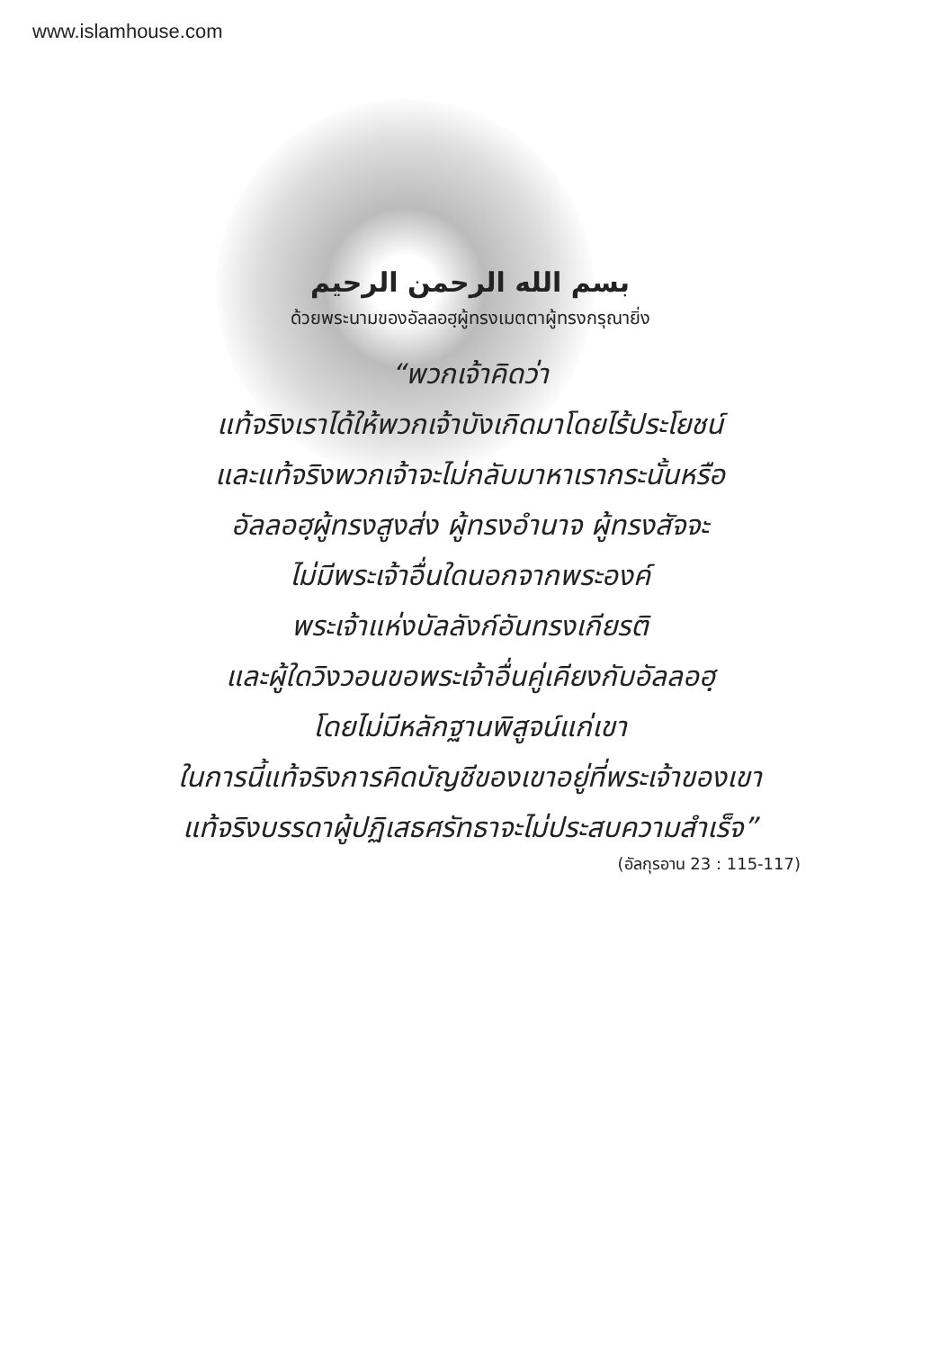www.islamhouse.com
بسم الله الرحمن الرحيم
ด้วยพระนามของอัลลอฮฺผู้ทรงเมตตาผู้ทรงกรุณายิ่ง
“พวกเจ้าคิดว่า
แท้จริงเราได้ให้พวกเจ้าบังเกิดมาโดยไร้ประโยชน์
และแท้จริงพวกเจ้าจะไม่กลับมาหาเรากระนั้นหรือ
อัลลอฮฺผู้ทรงสูงส่ง ผู้ทรงอำนาจ ผู้ทรงสัจจะ
ไม่มีพระเจ้าอื่นใดนอกจากพระองค์
พระเจ้าแห่งบัลลังก์อันทรงเกียรติ
และผู้ใดวิงวอนขอพระเจ้าอื่นคู่เคียงกับอัลลอฮฺ
โดยไม่มีหลักฐานพิสูจน์แก่เขา
ในการนี้แท้จริงการคิดบัญชีของเขาอยู่ที่พระเจ้าของเขา
แท้จริงบรรดาผู้ปฏิเสธศรัทธาจะไม่ประสบความสำเร็จ”
(อัลกุรอาน 23 : 115-117)